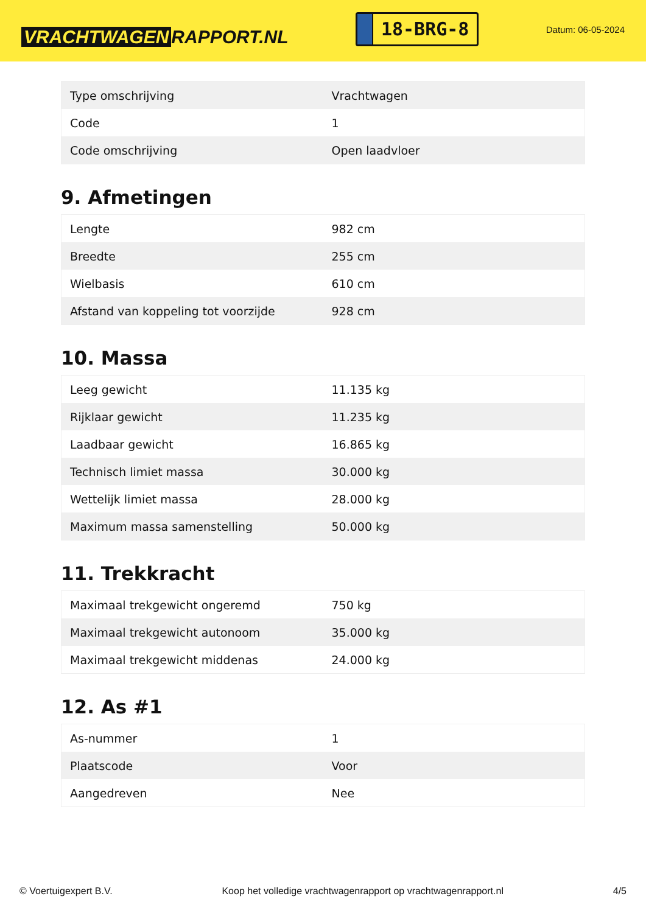VRACHTWAGEN RAPPORT.NL
18-BRG-8
Datum: 06-05-2024
| Type omschrijving | Vrachtwagen |
| Code | 1 |
| Code omschrijving | Open laadvloer |
9. Afmetingen
| Lengte | 982 cm |
| Breedte | 255 cm |
| Wielbasis | 610 cm |
| Afstand van koppeling tot voorzijde | 928 cm |
10. Massa
| Leeg gewicht | 11.135 kg |
| Rijklaar gewicht | 11.235 kg |
| Laadbaar gewicht | 16.865 kg |
| Technisch limiet massa | 30.000 kg |
| Wettelijk limiet massa | 28.000 kg |
| Maximum massa samenstelling | 50.000 kg |
11. Trekkracht
| Maximaal trekgewicht ongeremd | 750 kg |
| Maximaal trekgewicht autonoom | 35.000 kg |
| Maximaal trekgewicht middenas | 24.000 kg |
12. As #1
| As-nummer | 1 |
| Plaatscode | Voor |
| Aangedreven | Nee |
© Voertuigexpert B.V. Koop het volledige vrachtwagenrapport op vrachtwagenrapport.nl 4/5